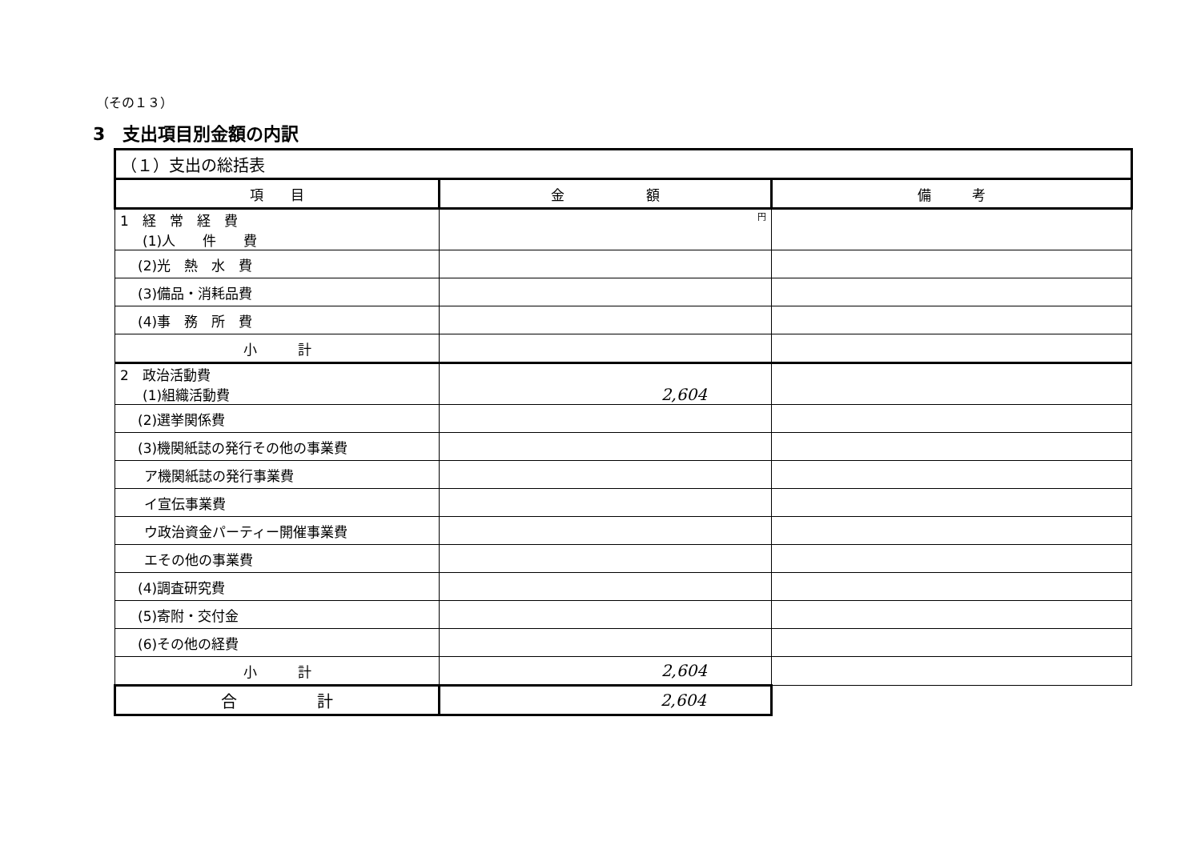（その１３）
3　支出項目別金額の内訳
| （１）支出の総括表 | | |
| 項 目 | 金 額 | 備 考 |
| 1 経 常 経 費 (1)人 件 費 | 円 | |
| (2)光 熱 水 費 | | |
| (3)備品・消耗品費 | | |
| (4)事 務 所 費 | | |
| 小 計 | | |
| 2 政治活動費 (1)組織活動費 | 2,604 | |
| (2)選挙関係費 | | |
| (3)機関紙誌の発行その他の事業費 | | |
| ア機関紙誌の発行事業費 | | |
| イ宣伝事業費 | | |
| ウ政治資金パーティー開催事業費 | | |
| エその他の事業費 | | |
| (4)調査研究費 | | |
| (5)寄附・交付金 | | |
| (6)その他の経費 | | |
| 小 計 | 2,604 | |
| 合 計 | 2,604 | |